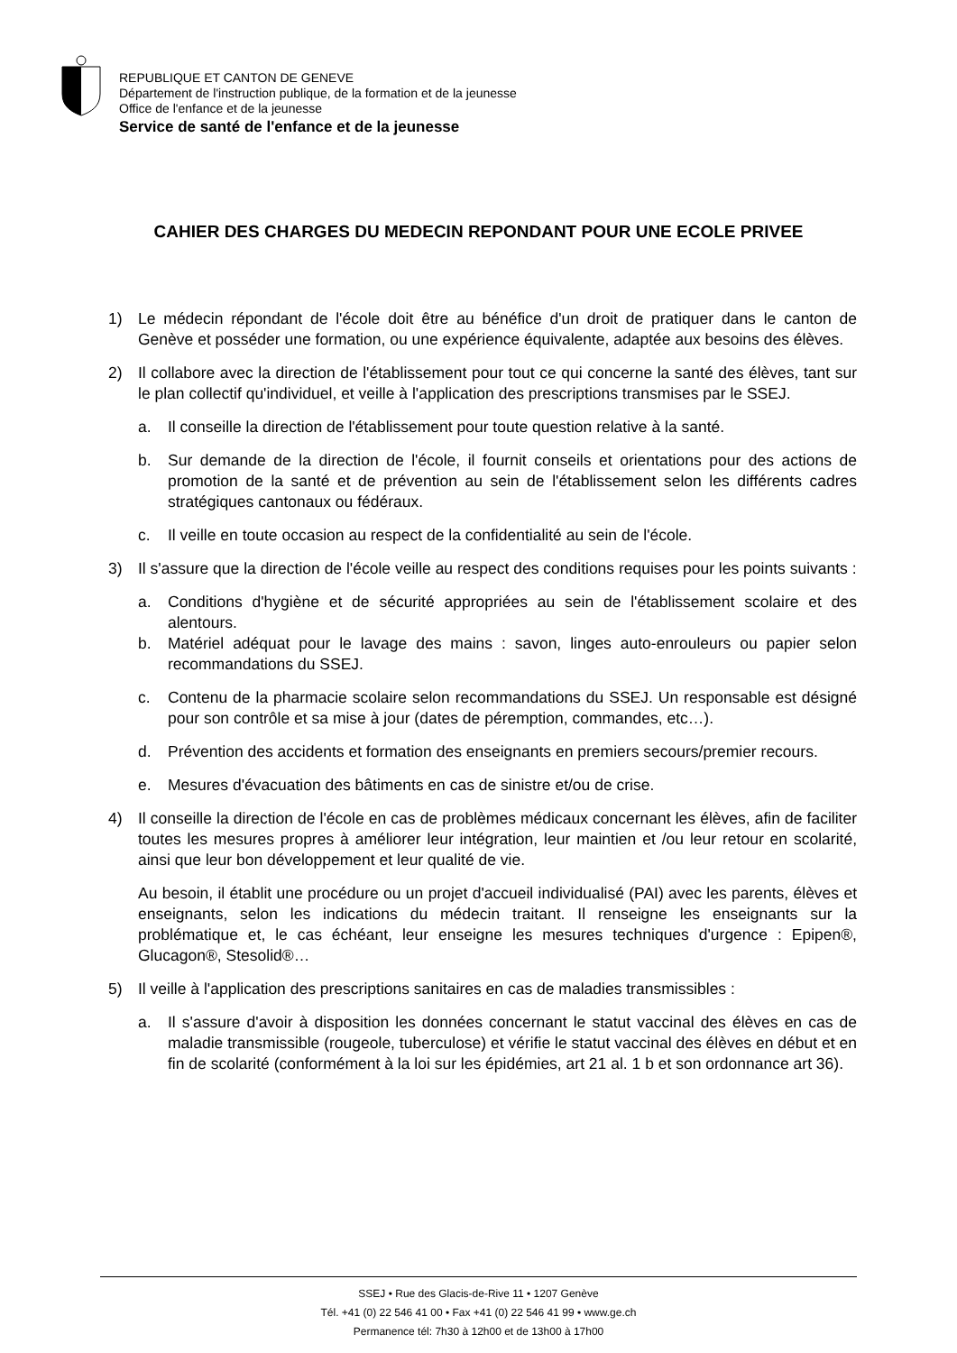REPUBLIQUE ET CANTON DE GENEVE
Département de l'instruction publique, de la formation et de la jeunesse
Office de l'enfance et de la jeunesse
Service de santé de l'enfance et de la jeunesse
CAHIER DES CHARGES DU MEDECIN REPONDANT POUR UNE ECOLE PRIVEE
1) Le médecin répondant de l'école doit être au bénéfice d'un droit de pratiquer dans le canton de Genève et posséder une formation, ou une expérience équivalente, adaptée aux besoins des élèves.
2) Il collabore avec la direction de l'établissement pour tout ce qui concerne la santé des élèves, tant sur le plan collectif qu'individuel, et veille à l'application des prescriptions transmises par le SSEJ.
a. Il conseille la direction de l'établissement pour toute question relative à la santé.
b. Sur demande de la direction de l'école, il fournit conseils et orientations pour des actions de promotion de la santé et de prévention au sein de l'établissement selon les différents cadres stratégiques cantonaux ou fédéraux.
c. Il veille en toute occasion au respect de la confidentialité au sein de l'école.
3) Il s'assure que la direction de l'école veille au respect des conditions requises pour les points suivants :
a. Conditions d'hygiène et de sécurité appropriées au sein de l'établissement scolaire et des alentours.
b. Matériel adéquat pour le lavage des mains : savon, linges auto-enrouleurs ou papier selon recommandations du SSEJ.
c. Contenu de la pharmacie scolaire selon recommandations du SSEJ. Un responsable est désigné pour son contrôle et sa mise à jour (dates de péremption, commandes, etc…).
d. Prévention des accidents et formation des enseignants en premiers secours/premier recours.
e. Mesures d'évacuation des bâtiments en cas de sinistre et/ou de crise.
4) Il conseille la direction de l'école en cas de problèmes médicaux concernant les élèves, afin de faciliter toutes les mesures propres à améliorer leur intégration, leur maintien et /ou leur retour en scolarité, ainsi que leur bon développement et leur qualité de vie.
Au besoin, il établit une procédure ou un projet d'accueil individualisé (PAI) avec les parents, élèves et enseignants, selon les indications du médecin traitant. Il renseigne les enseignants sur la problématique et, le cas échéant, leur enseigne les mesures techniques d'urgence : Epipen®, Glucagon®, Stesolid®…
5) Il veille à l'application des prescriptions sanitaires en cas de maladies transmissibles :
a. Il s'assure d'avoir à disposition les données concernant le statut vaccinal des élèves en cas de maladie transmissible (rougeole, tuberculose) et vérifie le statut vaccinal des élèves en début et en fin de scolarité (conformément à la loi sur les épidémies, art 21 al. 1 b et son ordonnance art 36).
SSEJ • Rue des Glacis-de-Rive 11 • 1207 Genève
Tél. +41 (0) 22 546 41 00 • Fax +41 (0) 22 546 41 99 • www.ge.ch
Permanence tél: 7h30 à 12h00 et de 13h00 à 17h00